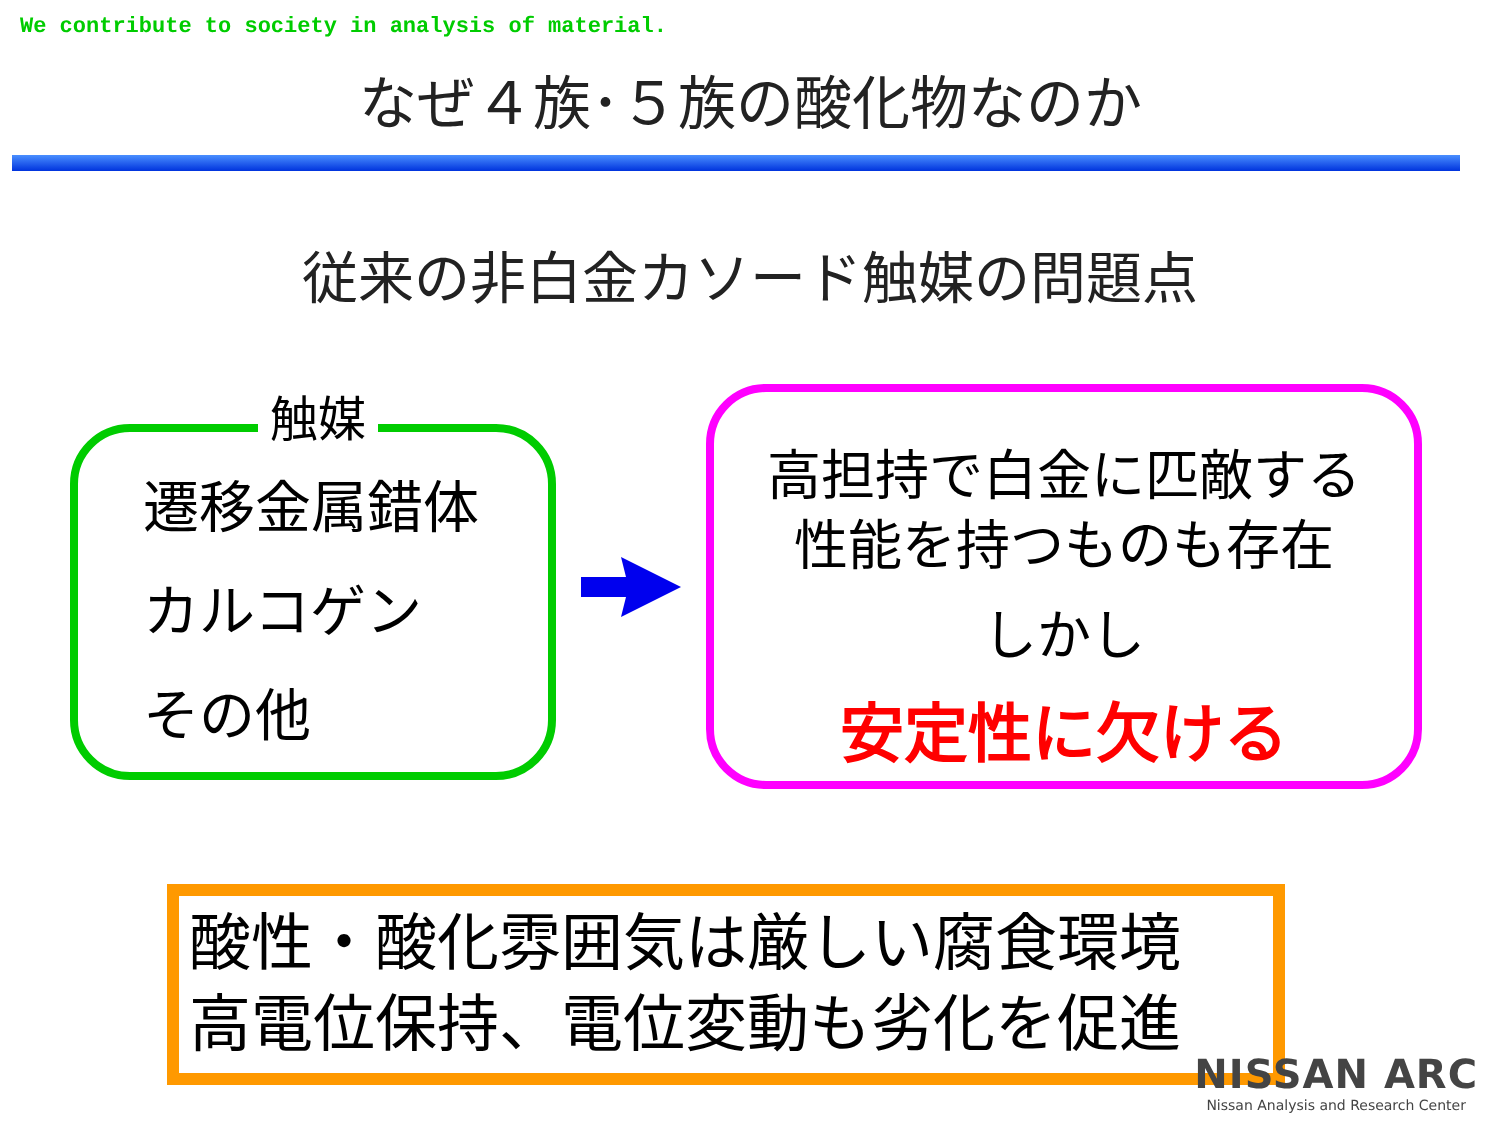We contribute to society in analysis of material.
なぜ４族･５族の酸化物なのか
従来の非白金カソード触媒の問題点
触媒
遷移金属錯体
カルコゲン
その他
高担持で白金に匹敵する
性能を持つものも存在
しかし
安定性に欠ける
酸性・酸化雰囲気は厳しい腐食環境
高電位保持、電位変動も劣化を促進
NISSAN ARC
Nissan Analysis and Research Center